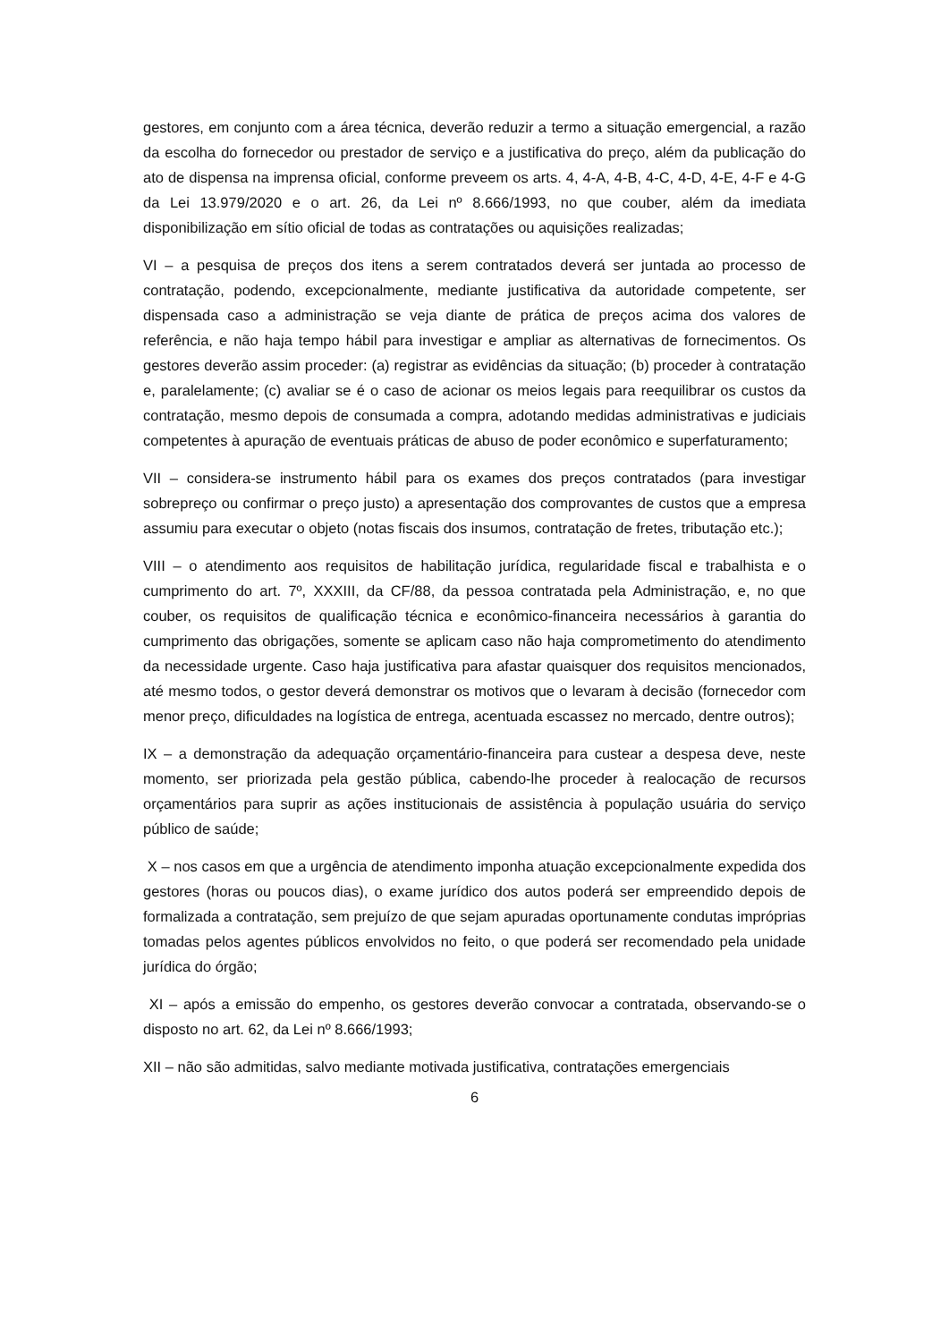gestores, em conjunto com a área técnica, deverão reduzir a termo a situação emergencial, a razão da escolha do fornecedor ou prestador de serviço e a justificativa do preço, além da publicação do ato de dispensa na imprensa oficial, conforme preveem os arts. 4, 4-A, 4-B, 4-C, 4-D, 4-E, 4-F e 4-G da Lei 13.979/2020 e o art. 26, da Lei nº 8.666/1993, no que couber, além da imediata disponibilização em sítio oficial de todas as contratações ou aquisições realizadas;
VI – a pesquisa de preços dos itens a serem contratados deverá ser juntada ao processo de contratação, podendo, excepcionalmente, mediante justificativa da autoridade competente, ser dispensada caso a administração se veja diante de prática de preços acima dos valores de referência, e não haja tempo hábil para investigar e ampliar as alternativas de fornecimentos. Os gestores deverão assim proceder: (a) registrar as evidências da situação; (b) proceder à contratação e, paralelamente; (c) avaliar se é o caso de acionar os meios legais para reequilibrar os custos da contratação, mesmo depois de consumada a compra, adotando medidas administrativas e judiciais competentes à apuração de eventuais práticas de abuso de poder econômico e superfaturamento;
VII – considera-se instrumento hábil para os exames dos preços contratados (para investigar sobrepreço ou confirmar o preço justo) a apresentação dos comprovantes de custos que a empresa assumiu para executar o objeto (notas fiscais dos insumos, contratação de fretes, tributação etc.);
VIII – o atendimento aos requisitos de habilitação jurídica, regularidade fiscal e trabalhista e o cumprimento do art. 7º, XXXIII, da CF/88, da pessoa contratada pela Administração, e, no que couber, os requisitos de qualificação técnica e econômico-financeira necessários à garantia do cumprimento das obrigações, somente se aplicam caso não haja comprometimento do atendimento da necessidade urgente. Caso haja justificativa para afastar quaisquer dos requisitos mencionados, até mesmo todos, o gestor deverá demonstrar os motivos que o levaram à decisão (fornecedor com menor preço, dificuldades na logística de entrega, acentuada escassez no mercado, dentre outros);
IX – a demonstração da adequação orçamentário-financeira para custear a despesa deve, neste momento, ser priorizada pela gestão pública, cabendo-lhe proceder à realocação de recursos orçamentários para suprir as ações institucionais de assistência à população usuária do serviço público de saúde;
X – nos casos em que a urgência de atendimento imponha atuação excepcionalmente expedida dos gestores (horas ou poucos dias), o exame jurídico dos autos poderá ser empreendido depois de formalizada a contratação, sem prejuízo de que sejam apuradas oportunamente condutas impróprias tomadas pelos agentes públicos envolvidos no feito, o que poderá ser recomendado pela unidade jurídica do órgão;
XI – após a emissão do empenho, os gestores deverão convocar a contratada, observando-se o disposto no art. 62, da Lei nº 8.666/1993;
XII – não são admitidas, salvo mediante motivada justificativa, contratações emergenciais
6